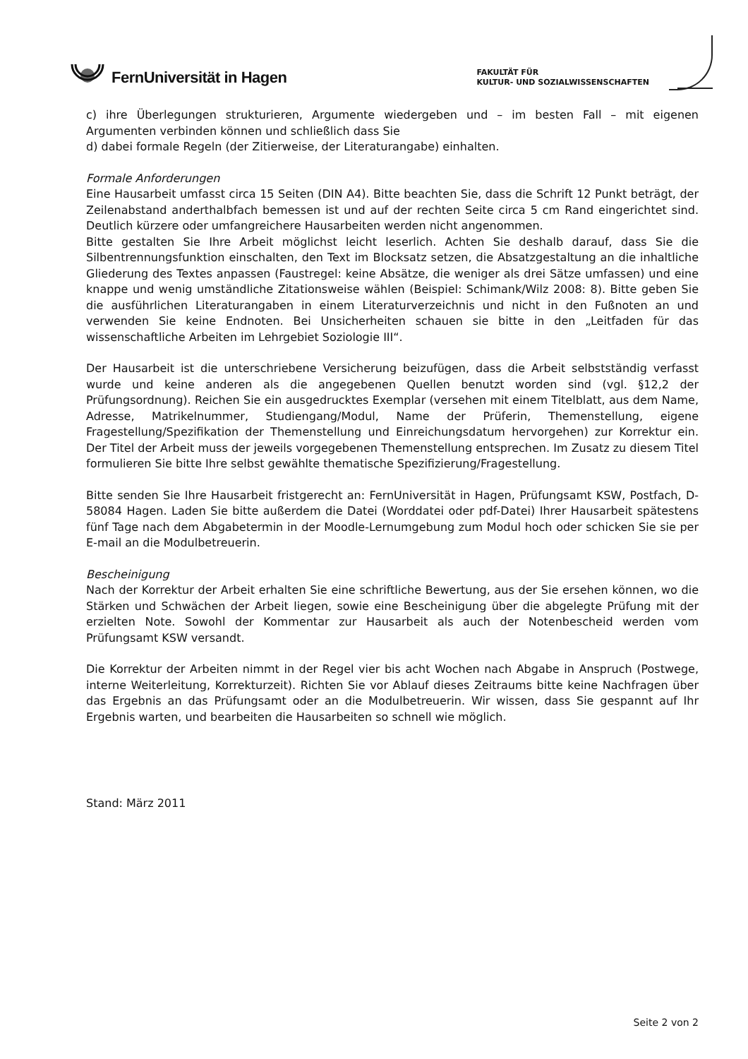FernUniversität in Hagen
FAKULTÄT FÜR
KULTUR- UND SOZIALWISSENSCHAFTEN
c) ihre Überlegungen strukturieren, Argumente wiedergeben und – im besten Fall – mit eigenen Argumenten verbinden können und schließlich dass Sie
d) dabei formale Regeln (der Zitierweise, der Literaturangabe) einhalten.
Formale Anforderungen
Eine Hausarbeit umfasst circa 15 Seiten (DIN A4). Bitte beachten Sie, dass die Schrift 12 Punkt beträgt, der Zeilenabstand anderthalbfach bemessen ist und auf der rechten Seite circa 5 cm Rand eingerichtet sind. Deutlich kürzere oder umfangreichere Hausarbeiten werden nicht angenommen.
Bitte gestalten Sie Ihre Arbeit möglichst leicht leserlich. Achten Sie deshalb darauf, dass Sie die Silbentrennungsfunktion einschalten, den Text im Blocksatz setzen, die Absatzgestaltung an die inhaltliche Gliederung des Textes anpassen (Faustregel: keine Absätze, die weniger als drei Sätze umfassen) und eine knappe und wenig umständliche Zitationsweise wählen (Beispiel: Schimank/Wilz 2008: 8). Bitte geben Sie die ausführlichen Literaturangaben in einem Literaturverzeichnis und nicht in den Fußnoten an und verwenden Sie keine Endnoten. Bei Unsicherheiten schauen sie bitte in den „Leitfaden für das wissenschaftliche Arbeiten im Lehrgebiet Soziologie III“.
Der Hausarbeit ist die unterschriebene Versicherung beizufügen, dass die Arbeit selbstständig verfasst wurde und keine anderen als die angegebenen Quellen benutzt worden sind (vgl. §12,2 der Prüfungsordnung). Reichen Sie ein ausgedrucktes Exemplar (versehen mit einem Titelblatt, aus dem Name, Adresse, Matrikelnummer, Studiengang/Modul, Name der Prüferin, Themenstellung, eigene Fragestellung/Spezifikation der Themenstellung und Einreichungsdatum hervorgehen) zur Korrektur ein. Der Titel der Arbeit muss der jeweils vorgegebenen Themenstellung entsprechen. Im Zusatz zu diesem Titel formulieren Sie bitte Ihre selbst gewählte thematische Spezifizierung/Fragestellung.
Bitte senden Sie Ihre Hausarbeit fristgerecht an: FernUniversität in Hagen, Prüfungsamt KSW, Postfach, D-58084 Hagen. Laden Sie bitte außerdem die Datei (Worddatei oder pdf-Datei) Ihrer Hausarbeit spätestens fünf Tage nach dem Abgabetermin in der Moodle-Lernumgebung zum Modul hoch oder schicken Sie sie per E-mail an die Modulbetreuerin.
Bescheinigung
Nach der Korrektur der Arbeit erhalten Sie eine schriftliche Bewertung, aus der Sie ersehen können, wo die Stärken und Schwächen der Arbeit liegen, sowie eine Bescheinigung über die abgelegte Prüfung mit der erzielten Note. Sowohl der Kommentar zur Hausarbeit als auch der Notenbescheid werden vom Prüfungsamt KSW versandt.
Die Korrektur der Arbeiten nimmt in der Regel vier bis acht Wochen nach Abgabe in Anspruch (Postwege, interne Weiterleitung, Korrekturzeit). Richten Sie vor Ablauf dieses Zeitraums bitte keine Nachfragen über das Ergebnis an das Prüfungsamt oder an die Modulbetreuerin. Wir wissen, dass Sie gespannt auf Ihr Ergebnis warten, und bearbeiten die Hausarbeiten so schnell wie möglich.
Stand: März 2011
Seite 2 von 2